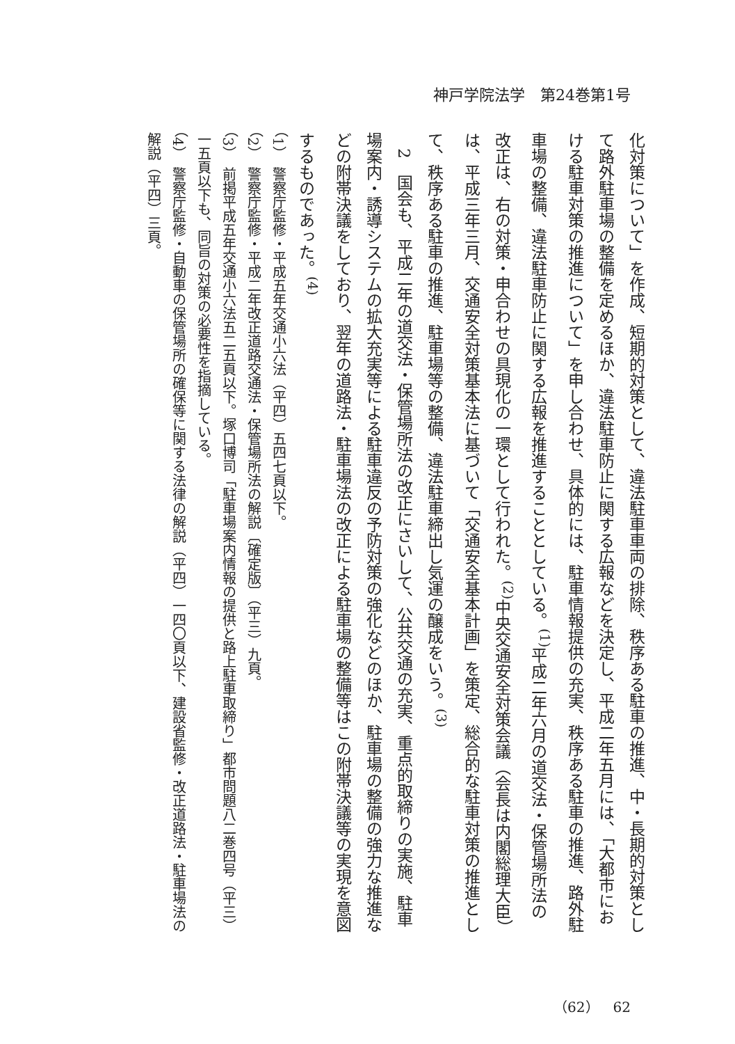神戸学院法学　第24巻第1号
化対策について」を作成、短期的対策として、違法駐車車両の排除、秩序ある駐車の推進、中・長期的対策として路外駐車場の整備を定めるほか、違法駐車防止に関する広報などを決定し、平成二年五月には、「大都市における駐車対策の推進について」を申し合わせ、具体的には、駐車情報提供の充実、秩序ある駐車の推進、路外駐車場の整備、違法駐車防止に関する広報を推進することとしている。<sup>(1)</sup>平成二年六月の道交法・保管場所法の改正は、右の対策・申合わせの具現化の一環として行われた。<sup>(2)</sup>中央交通安全対策会議（会長は内閣総理大臣）は、平成三年三月、交通安全対策基本法に基づいて「交通安全基本計画」を策定、総合的な駐車対策の推進として、秩序ある駐車の推進、駐車場等の整備、違法駐車締出し気運の醸成をいう。<sup>(3)</sup>
　2　国会も、平成二年の道交法・保管場所法の改正にさいして、公共交通の充実、重点的取締りの実施、駐車場案内・誘導システムの拡大充実等による駐車違反の予防対策の強化などのほか、駐車場の整備の強力な推進などの附帯決議をしており、翌年の道路法・駐車場法の改正による駐車場の整備等はこの附帯決議等の実現を意図するものであった。<sup>(4)</sup>
（1）　警察庁監修・平成五年交通小六法（平四）五四七頁以下。
（2）　警察庁監修・平成二年改正道路交通法・保管場所法の解説〔確定版〕（平三）九頁。
（3）　前掲平成五年交通小六法五二五頁以下。塚口博司「駐車場案内情報の提供と路上駐車取締り」都市問題八二巻四号（平三）一五頁以下も、同旨の対策の必要性を指摘している。
（4）　警察庁監修・自動車の保管場所の確保等に関する法律の解説（平四）一四〇頁以下、建設省監修・改正道路法・駐車場法の解説（平四）三頁。
（62）　62